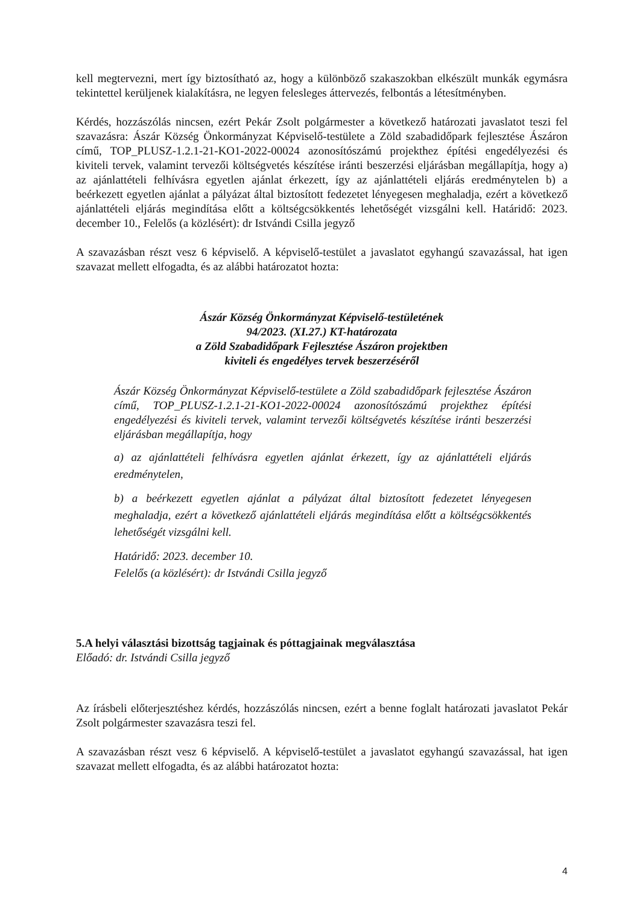kell megtervezni, mert így biztosítható az, hogy a különböző szakaszokban elkészült munkák egymásra tekintettel kerüljenek kialakításra, ne legyen felesleges áttervezés, felbontás a létesítményben.
Kérdés, hozzászólás nincsen, ezért Pekár Zsolt polgármester a következő határozati javaslatot teszi fel szavazásra: Ászár Község Önkormányzat Képviselő-testülete a Zöld szabadidőpark fejlesztése Ászáron című, TOP_PLUSZ-1.2.1-21-KO1-2022-00024 azonosítószámú projekthez építési engedélyezési és kiviteli tervek, valamint tervezői költségvetés készítése iránti beszerzési eljárásban megállapítja, hogy a) az ajánlattételi felhívásra egyetlen ajánlat érkezett, így az ajánlattételi eljárás eredménytelen b) a beérkezett egyetlen ajánlat a pályázat által biztosított fedezetet lényegesen meghaladja, ezért a következő ajánlattételi eljárás megindítása előtt a költségcsökkentés lehetőségét vizsgálni kell. Határidő: 2023. december 10., Felelős (a közlésért): dr Istvándi Csilla jegyző
A szavazásban részt vesz 6 képviselő. A képviselő-testület a javaslatot egyhangú szavazással, hat igen szavazat mellett elfogadta, és az alábbi határozatot hozta:
Ászár Község Önkormányzat Képviselő-testületének
94/2023. (XI.27.) KT-határozata
a Zöld Szabadidőpark Fejlesztése Ászáron projektben
kiviteli és engedélyes tervek beszerzéséről
Ászár Község Önkormányzat Képviselő-testülete a Zöld szabadidőpark fejlesztése Ászáron című, TOP_PLUSZ-1.2.1-21-KO1-2022-00024 azonosítószámú projekthez építési engedélyezési és kiviteli tervek, valamint tervezői költségvetés készítése iránti beszerzési eljárásban megállapítja, hogy
a) az ajánlattételi felhívásra egyetlen ajánlat érkezett, így az ajánlattételi eljárás eredménytelen,
b) a beérkezett egyetlen ajánlat a pályázat által biztosított fedezetet lényegesen meghaladja, ezért a következő ajánlattételi eljárás megindítása előtt a költségcsökkentés lehetőségét vizsgálni kell.
Határidő: 2023. december 10.
Felelős (a közlésért): dr Istvándi Csilla jegyző
5.A helyi választási bizottság tagjainak és póttagjainak megválasztása
Előadó: dr. Istvándi Csilla jegyző
Az írásbeli előterjesztéshez kérdés, hozzászólás nincsen, ezért a benne foglalt határozati javaslatot Pekár Zsolt polgármester szavazásra teszi fel.
A szavazásban részt vesz 6 képviselő. A képviselő-testület a javaslatot egyhangú szavazással, hat igen szavazat mellett elfogadta, és az alábbi határozatot hozta:
4